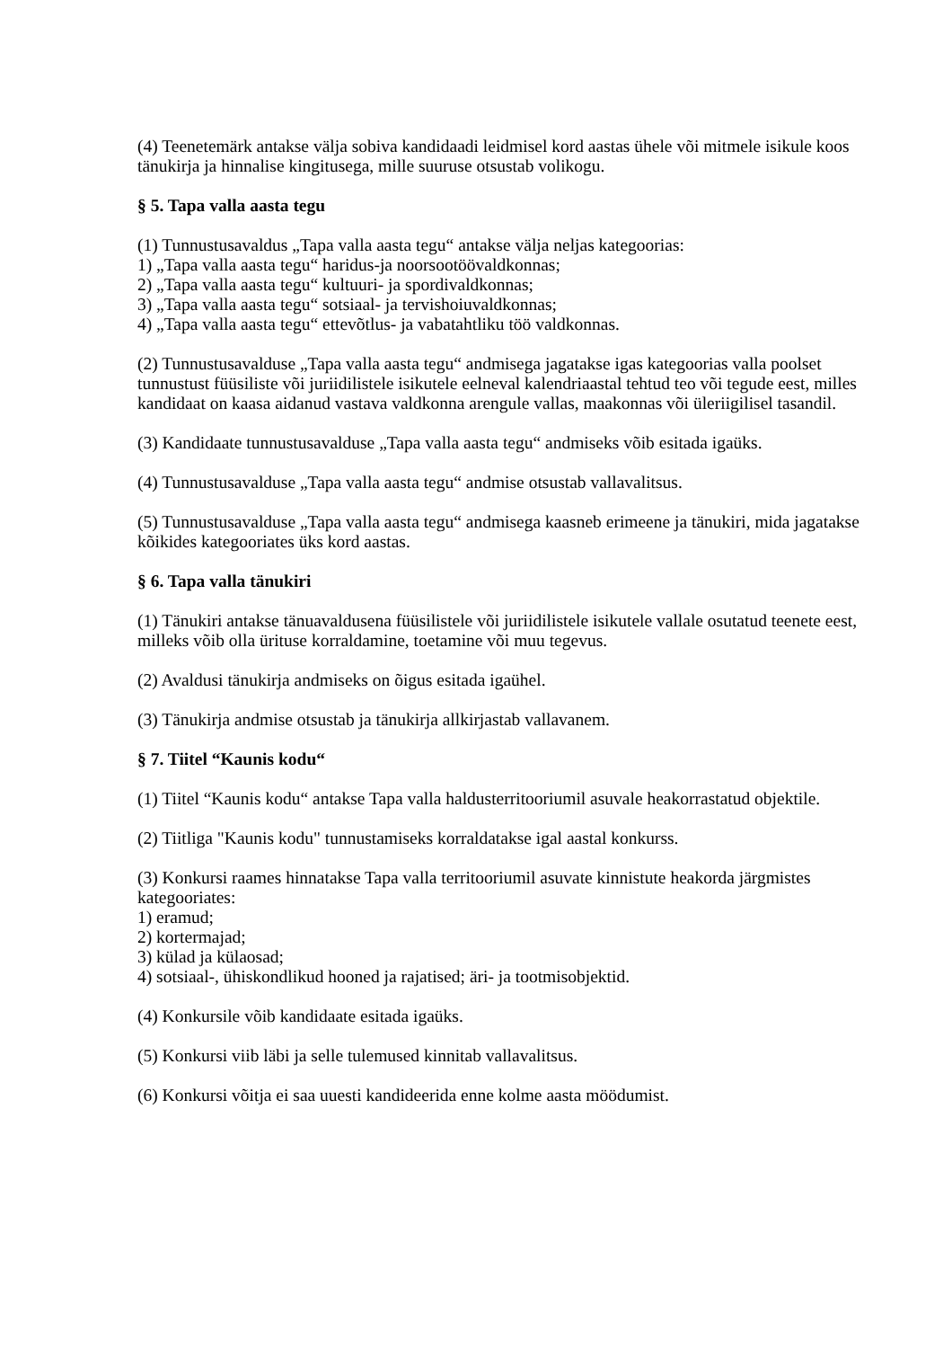(4) Teenetemärk antakse välja sobiva kandidaadi leidmisel kord aastas ühele või mitmele isikule koos tänukirja ja hinnalise kingitusega, mille suuruse otsustab volikogu.
§ 5. Tapa valla aasta tegu
(1) Tunnustusavaldus „Tapa valla aasta tegu“ antakse välja neljas kategoorias:
1) „Tapa valla aasta tegu“ haridus-ja noorsootöövaldkonnas;
2) „Tapa valla aasta tegu“ kultuuri- ja spordivaldkonnas;
3) „Tapa valla aasta tegu“ sotsiaal- ja tervishoiuvaldkonnas;
4) „Tapa valla aasta tegu“ ettevõtlus- ja vabatahtliku töö valdkonnas.
(2) Tunnustusavalduse „Tapa valla aasta tegu“ andmisega jagatakse igas kategoorias valla poolset tunnustust füüsiliste või juriidilistele isikutele eelneval kalendriaastal tehtud teo või tegude eest, milles kandidaat on kaasa aidanud vastava valdkonna arengule vallas, maakonnas või üleriigilisel tasandil.
(3) Kandidaate tunnustusavalduse „Tapa valla aasta tegu“ andmiseks võib esitada igaüks.
(4) Tunnustusavalduse „Tapa valla aasta tegu“ andmise otsustab vallavalitsus.
(5) Tunnustusavalduse „Tapa valla aasta tegu“ andmisega kaasneb erimeene ja tänukiri, mida jagatakse kõikides kategooriates üks kord aastas.
§ 6. Tapa valla tänukiri
(1) Tänukiri antakse tänuavaldusena füüsilistele või juriidilistele isikutele vallale osutatud teenete eest, milleks võib olla ürituse korraldamine, toetamine või muu tegevus.
(2) Avaldusi tänukirja andmiseks on õigus esitada igaühel.
(3) Tänukirja andmise otsustab ja tänukirja allkirjastab vallavanem.
§ 7. Tiitel “Kaunis kodu“
(1) Tiitel “Kaunis kodu“ antakse Tapa valla haldusterritooriumil asuvale heakorrastatud objektile.
(2) Tiitliga "Kaunis kodu" tunnustamiseks korraldatakse igal aastal konkurss.
(3) Konkursi raames hinnatakse Tapa valla territooriumil asuvate kinnistute heakorda järgmistes kategooriates:
1) eramud;
2) kortermajad;
3) külad ja külaosad;
4) sotsiaal-, ühiskondlikud hooned ja rajatised; äri- ja tootmisobjektid.
(4) Konkursile võib kandidaate esitada igaüks.
(5) Konkursi viib läbi ja selle tulemused kinnitab vallavalitsus.
(6) Konkursi võitja ei saa uuesti kandideerida enne kolme aasta möödumist.